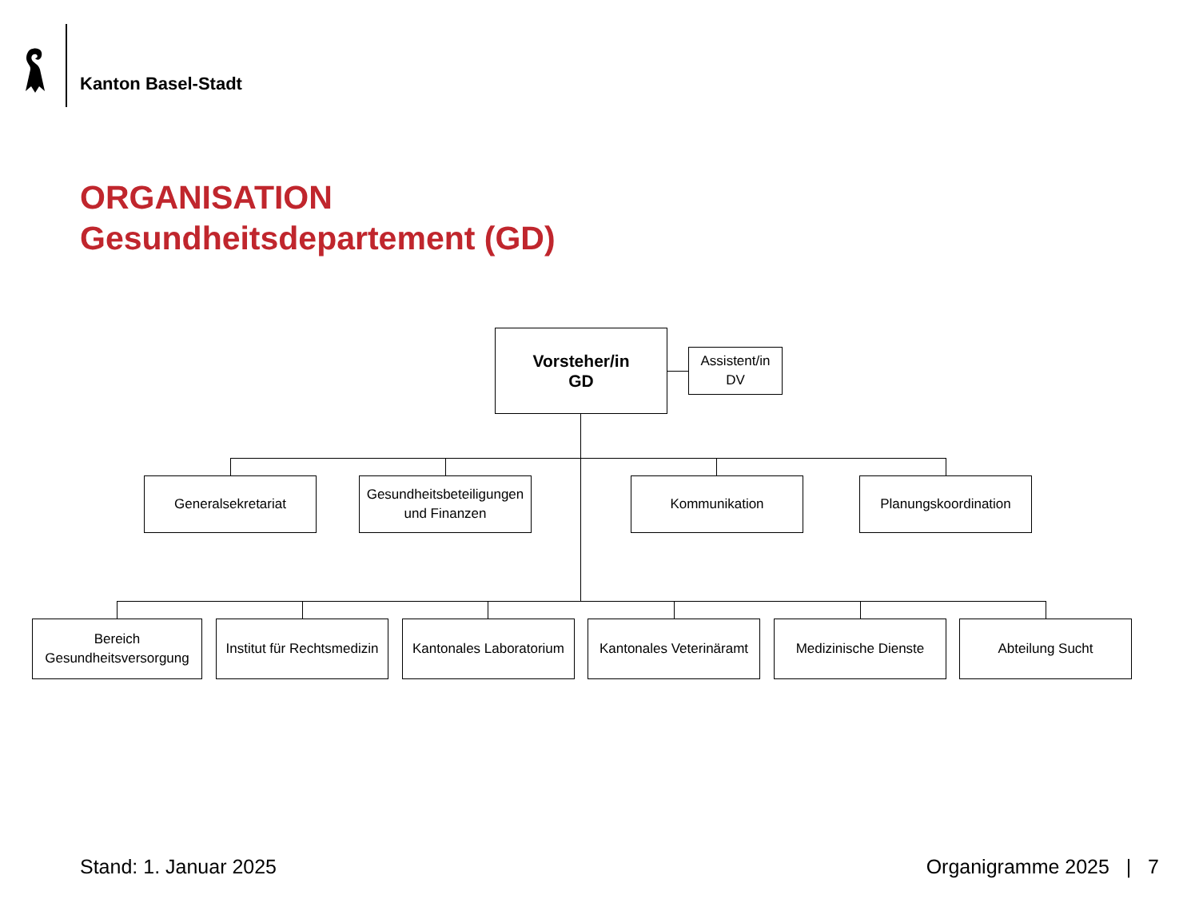Kanton Basel-Stadt
ORGANISATION
Gesundheitsdepartement (GD)
Vorsteher/in
GD
Assistent/in
DV
Generalsekretariat
Gesundheitsbeteiligungen und Finanzen
Kommunikation Planungskoordination
Bereich
Gesundheitsversorgung
Institut für Rechtsmedizin
Kantonales Laboratorium
Kantonales Veterinäramt
Medizinische Dienste Abteilung Sucht
Stand: 1. Januar 2025 Organigramme 2025 | 7